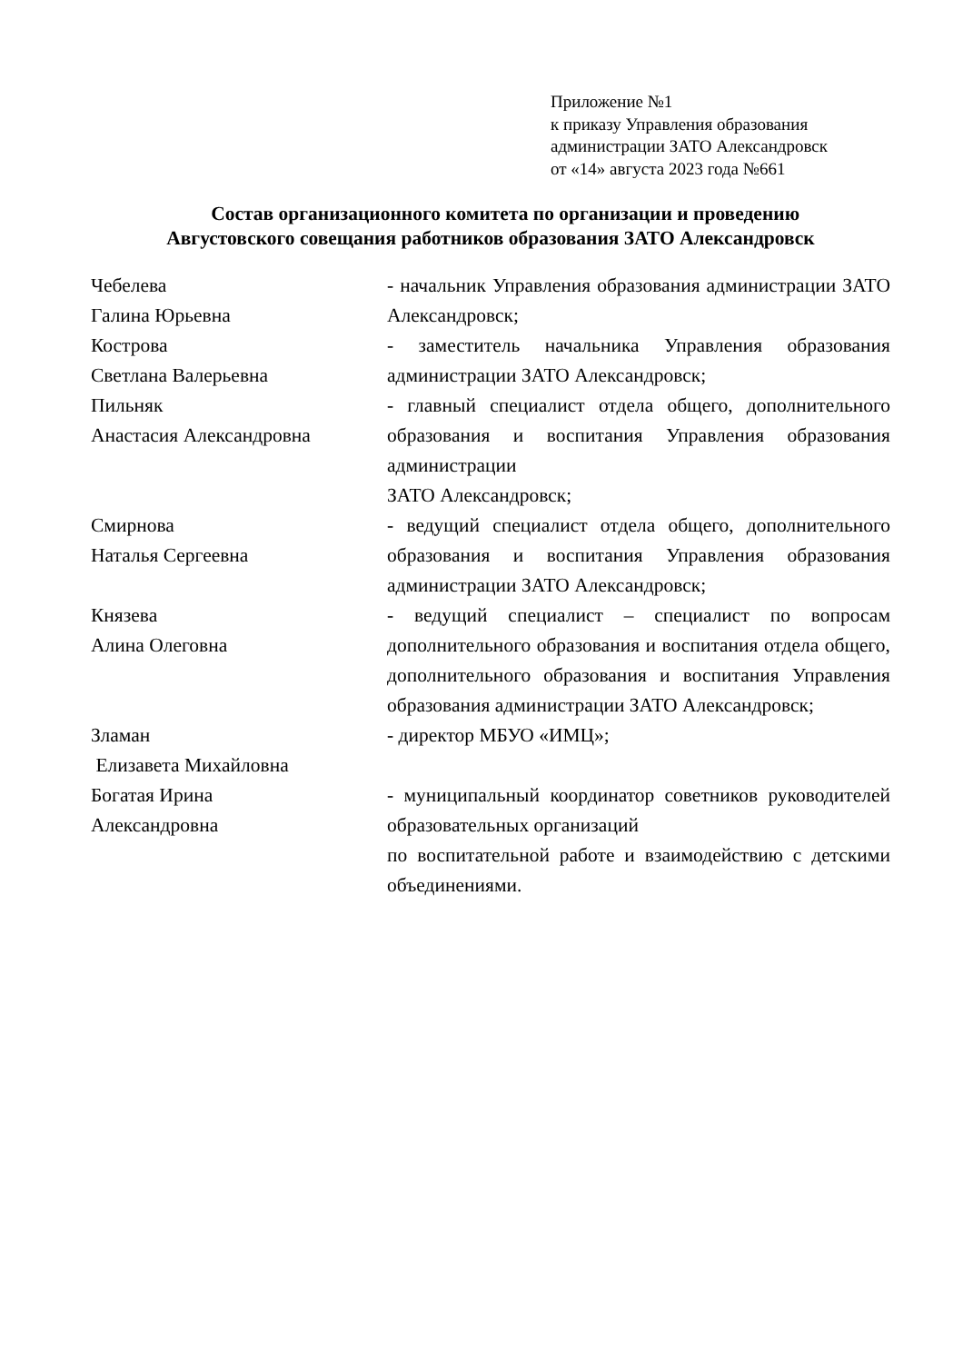Приложение №1
к приказу Управления образования
администрации ЗАТО Александровск
от «14» августа 2023 года №661
Состав организационного комитета по организации и проведению
Августовского совещания работников образования ЗАТО Александровск
| Чебелева Галина Юрьевна | - начальник Управления образования администрации ЗАТО Александровск; |
| Кострова Светлана Валерьевна | - заместитель начальника Управления образования администрации ЗАТО Александровск; |
| Пильняк Анастасия Александровна | - главный специалист отдела общего, дополнительного образования и воспитания Управления образования администрации ЗАТО Александровск; |
| Смирнова Наталья Сергеевна | - ведущий специалист отдела общего, дополнительного образования и воспитания Управления образования администрации ЗАТО Александровск; |
| Князева Алина Олеговна | - ведущий специалист – специалист по вопросам дополнительного образования и воспитания отдела общего, дополнительного образования и воспитания Управления образования администрации ЗАТО Александровск; |
| Зламан Елизавета Михайловна | - директор МБУО «ИМЦ»; |
| Богатая Ирина Александровна | - муниципальный координатор советников руководителей образовательных организаций по воспитательной работе и взаимодействию с детскими объединениями. |